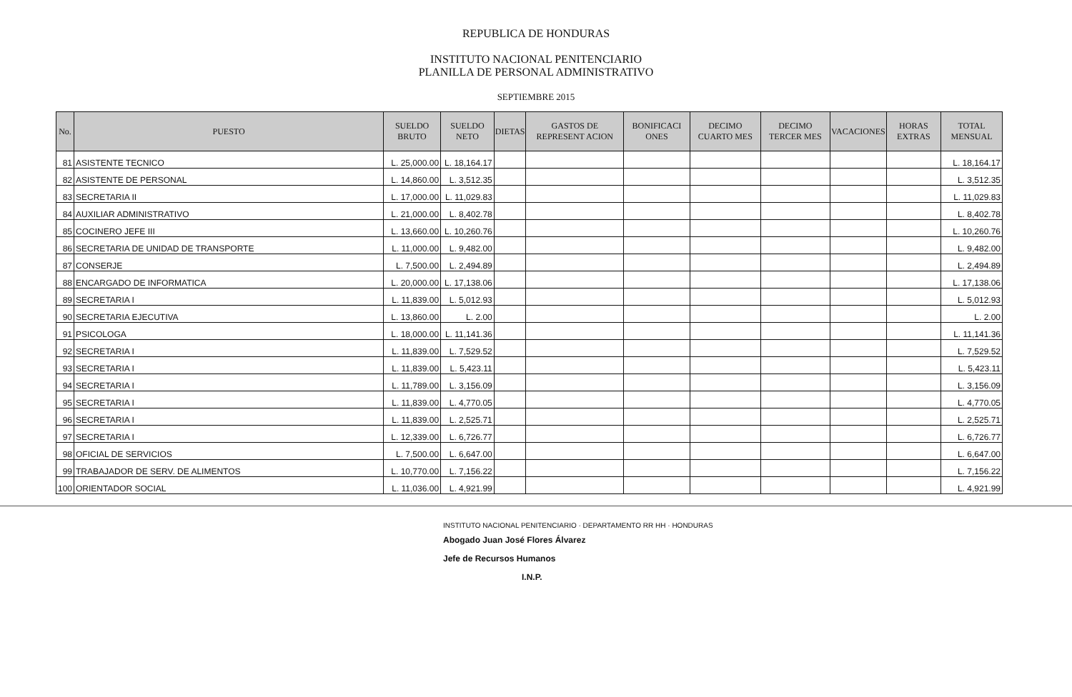REPUBLICA DE HONDURAS
INSTITUTO NACIONAL PENITENCIARIO
PLANILLA DE PERSONAL ADMINISTRATIVO
SEPTIEMBRE 2015
| No. | PUESTO | SUELDO BRUTO | SUELDO NETO | DIETAS | GASTOS DE REPRESENT ACION | BONIFICACI ONES | DECIMO CUARTO MES | DECIMO TERCER MES | VACACIONES | HORAS EXTRAS | TOTAL MENSUAL |
| --- | --- | --- | --- | --- | --- | --- | --- | --- | --- | --- | --- |
| 81 | ASISTENTE TECNICO | L. 25,000.00 | L. 18,164.17 | | | | | | | | L. 18,164.17 |
| 82 | ASISTENTE DE PERSONAL | L. 14,860.00 | L. 3,512.35 | | | | | | | | L. 3,512.35 |
| 83 | SECRETARIA II | L. 17,000.00 | L. 11,029.83 | | | | | | | | L. 11,029.83 |
| 84 | AUXILIAR ADMINISTRATIVO | L. 21,000.00 | L. 8,402.78 | | | | | | | | L. 8,402.78 |
| 85 | COCINERO JEFE III | L. 13,660.00 | L. 10,260.76 | | | | | | | | L. 10,260.76 |
| 86 | SECRETARIA DE UNIDAD DE TRANSPORTE | L. 11,000.00 | L. 9,482.00 | | | | | | | | L. 9,482.00 |
| 87 | CONSERJE | L. 7,500.00 | L. 2,494.89 | | | | | | | | L. 2,494.89 |
| 88 | ENCARGADO DE INFORMATICA | L. 20,000.00 | L. 17,138.06 | | | | | | | | L. 17,138.06 |
| 89 | SECRETARIA I | L. 11,839.00 | L. 5,012.93 | | | | | | | | L. 5,012.93 |
| 90 | SECRETARIA EJECUTIVA | L. 13,860.00 | L. 2.00 | | | | | | | | L. 2.00 |
| 91 | PSICOLOGA | L. 18,000.00 | L. 11,141.36 | | | | | | | | L. 11,141.36 |
| 92 | SECRETARIA I | L. 11,839.00 | L. 7,529.52 | | | | | | | | L. 7,529.52 |
| 93 | SECRETARIA I | L. 11,839.00 | L. 5,423.11 | | | | | | | | L. 5,423.11 |
| 94 | SECRETARIA I | L. 11,789.00 | L. 3,156.09 | | | | | | | | L. 3,156.09 |
| 95 | SECRETARIA I | L. 11,839.00 | L. 4,770.05 | | | | | | | | L. 4,770.05 |
| 96 | SECRETARIA I | L. 11,839.00 | L. 2,525.71 | | | | | | | | L. 2,525.71 |
| 97 | SECRETARIA I | L. 12,339.00 | L. 6,726.77 | | | | | | | | L. 6,726.77 |
| 98 | OFICIAL DE SERVICIOS | L. 7,500.00 | L. 6,647.00 | | | | | | | | L. 6,647.00 |
| 99 | TRABAJADOR DE SERV. DE ALIMENTOS | L. 10,770.00 | L. 7,156.22 | | | | | | | | L. 7,156.22 |
| 100 | ORIENTADOR SOCIAL | L. 11,036.00 | L. 4,921.99 | | | | | | | | L. 4,921.99 |
INSTITUTO NACIONAL PENITENCIARIO · DEPARTAMENTO RR HH · HONDURAS
Abogado Juan José Flores Álvarez
Jefe de Recursos Humanos
I.N.P.